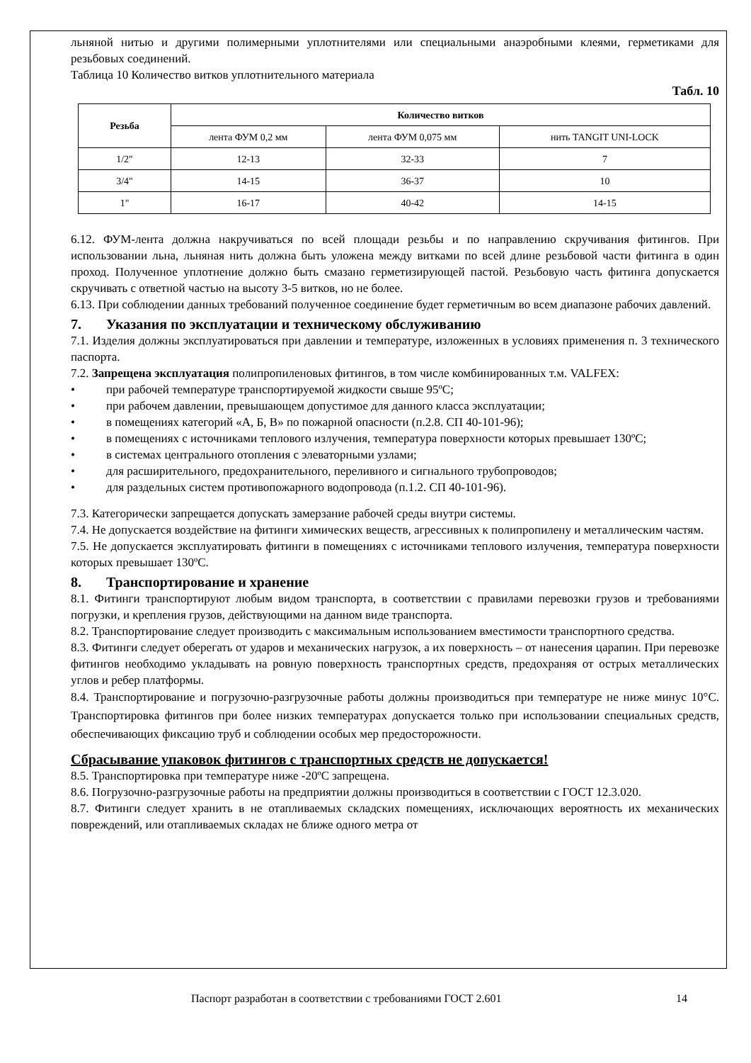льняной нитью и другими полимерными уплотнителями или специальными анаэробными клеями, герметиками для резьбовых соединений.
Таблица 10 Количество витков уплотнительного материала
Табл. 10
| Резьба | Количество витков | | |
| --- | --- | --- | --- |
| | лента ФУМ 0,2 мм | лента ФУМ 0,075 мм | нить TANGIT UNI-LOCK |
| 1/2″ | 12-13 | 32-33 | 7 |
| 3/4" | 14-15 | 36-37 | 10 |
| 1" | 16-17 | 40-42 | 14-15 |
6.12. ФУМ-лента должна накручиваться по всей площади резьбы и по направлению скручивания фитингов. При использовании льна, льняная нить должна быть уложена между витками по всей длине резьбовой части фитинга в один проход. Полученное уплотнение должно быть смазано герметизирующей пастой. Резьбовую часть фитинга допускается скручивать с ответной частью на высоту 3-5 витков, но не более.
6.13. При соблюдении данных требований полученное соединение будет герметичным во всем диапазоне рабочих давлений.
7. Указания по эксплуатации и техническому обслуживанию
7.1. Изделия должны эксплуатироваться при давлении и температуре, изложенных в условиях применения п. 3 технического паспорта.
7.2. Запрещена эксплуатация полипропиленовых фитингов, в том числе комбинированных т.м. VALFEX:
• при рабочей температуре транспортируемой жидкости свыше 95ºС;
• при рабочем давлении, превышающем допустимое для данного класса эксплуатации;
• в помещениях категорий «А, Б, В» по пожарной опасности (п.2.8. СП 40-101-96);
• в помещениях с источниками теплового излучения, температура поверхности которых превышает 130ºС;
• в системах центрального отопления с элеваторными узлами;
• для расширительного, предохранительного, переливного и сигнального трубопроводов;
• для раздельных систем противопожарного водопровода (п.1.2. СП 40-101-96).
7.3. Категорически запрещается допускать замерзание рабочей среды внутри системы.
7.4. Не допускается воздействие на фитинги химических веществ, агрессивных к полипропилену и металлическим частям.
7.5. Не допускается эксплуатировать фитинги в помещениях с источниками теплового излучения, температура поверхности которых превышает 130ºС.
8. Транспортирование и хранение
8.1. Фитинги транспортируют любым видом транспорта, в соответствии с правилами перевозки грузов и требованиями погрузки, и крепления грузов, действующими на данном виде транспорта.
8.2. Транспортирование следует производить с максимальным использованием вместимости транспортного средства.
8.3. Фитинги следует оберегать от ударов и механических нагрузок, а их поверхность – от нанесения царапин. При перевозке фитингов необходимо укладывать на ровную поверхность транспортных средств, предохраняя от острых металлических углов и ребер платформы.
8.4. Транспортирование и погрузочно-разгрузочные работы должны производиться при температуре не ниже минус 10°С. Транспортировка фитингов при более низких температурах допускается только при использовании специальных средств, обеспечивающих фиксацию труб и соблюдении особых мер предосторожности.
Сбрасывание упаковок фитингов с транспортных средств не допускается!
8.5. Транспортировка при температуре ниже -20ºС запрещена.
8.6. Погрузочно-разгрузочные работы на предприятии должны производиться в соответствии с ГОСТ 12.3.020.
8.7. Фитинги следует хранить в не отапливаемых складских помещениях, исключающих вероятность их механических повреждений, или отапливаемых складах не ближе одного метра от
Паспорт разработан в соответствии с требованиями ГОСТ 2.601
14